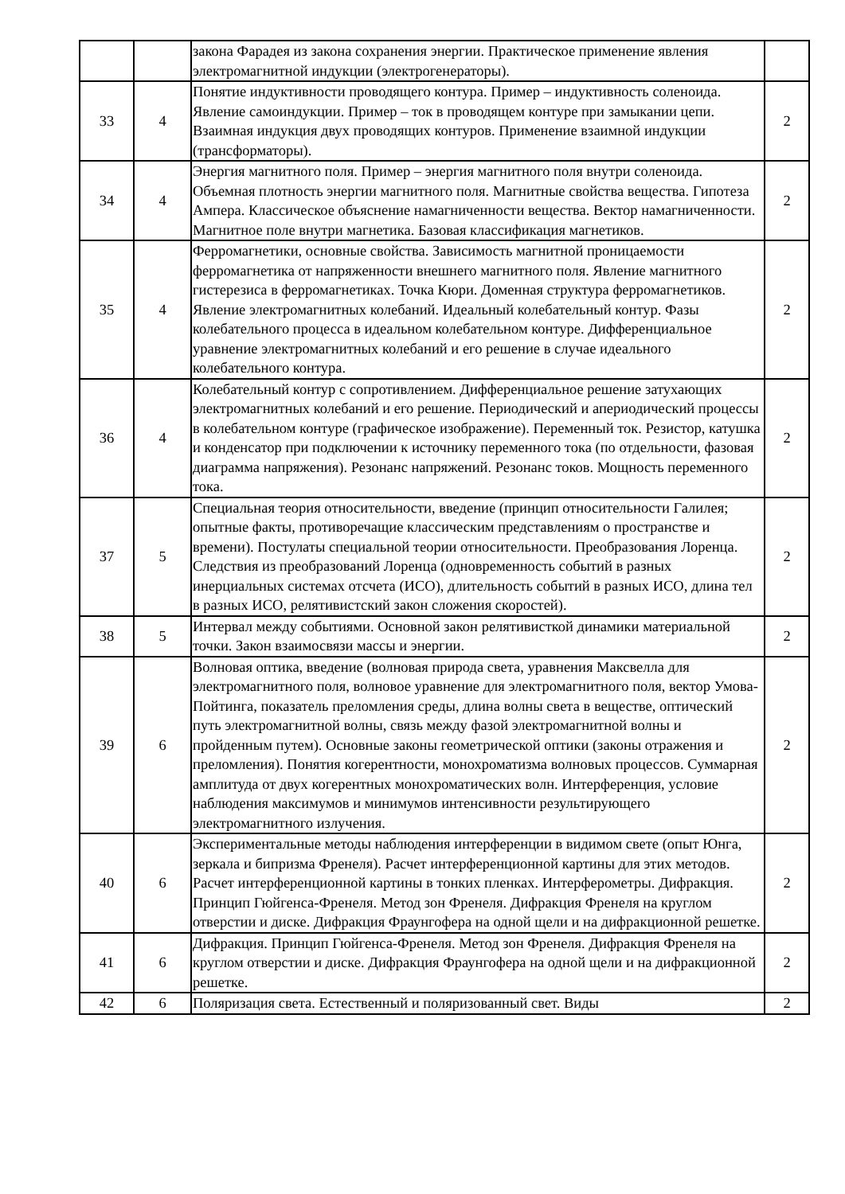| | | закона Фарадея из закона сохранения энергии. Практическое применение явления электромагнитной индукции (электрогенераторы). | |
| 33 | 4 | Понятие индуктивности проводящего контура. Пример – индуктивность соленоида. Явление самоиндукции. Пример – ток в проводящем контуре при замыкании цепи. Взаимная индукция двух проводящих контуров. Применение взаимной индукции (трансформаторы). | 2 |
| 34 | 4 | Энергия магнитного поля. Пример – энергия магнитного поля внутри соленоида. Объемная плотность энергии магнитного поля. Магнитные свойства вещества. Гипотеза Ампера. Классическое объяснение намагниченности вещества. Вектор намагниченности. Магнитное поле внутри магнетика. Базовая классификация магнетиков. | 2 |
| 35 | 4 | Ферромагнетики, основные свойства. Зависимость магнитной проницаемости ферромагнетика от напряженности внешнего магнитного поля. Явление магнитного гистерезиса в ферромагнетиках. Точка Кюри. Доменная структура ферромагнетиков. Явление электромагнитных колебаний. Идеальный колебательный контур. Фазы колебательного процесса в идеальном колебательном контуре. Дифференциальное уравнение электромагнитных колебаний и его решение в случае идеального колебательного контура. | 2 |
| 36 | 4 | Колебательный контур с сопротивлением. Дифференциальное решение затухающих электромагнитных колебаний и его решение. Периодический и апериодический процессы в колебательном контуре (графическое изображение). Переменный ток. Резистор, катушка и конденсатор при подключении к источнику переменного тока (по отдельности, фазовая диаграмма напряжения). Резонанс напряжений. Резонанс токов. Мощность переменного тока. | 2 |
| 37 | 5 | Специальная теория относительности, введение (принцип относительности Галилея; опытные факты, противоречащие классическим представлениям о пространстве и времени). Постулаты специальной теории относительности. Преобразования Лоренца. Следствия из преобразований Лоренца (одновременность событий в разных инерциальных системах отсчета (ИСО), длительность событий в разных ИСО, длина тел в разных ИСО, релятивистский закон сложения скоростей). | 2 |
| 38 | 5 | Интервал между событиями. Основной закон релятивисткой динамики материальной точки. Закон взаимосвязи массы и энергии. | 2 |
| 39 | 6 | Волновая оптика, введение (волновая природа света, уравнения Максвелла для электромагнитного поля, волновое уравнение для электромагнитного поля, вектор Умова-Пойтинга, показатель преломления среды, длина волны света в веществе, оптический путь электромагнитной волны, связь между фазой электромагнитной волны и пройденным путем). Основные законы геометрической оптики (законы отражения и преломления). Понятия когерентности, монохроматизма волновых процессов. Суммарная амплитуда от двух когерентных монохроматических волн. Интерференция, условие наблюдения максимумов и минимумов интенсивности результирующего электромагнитного излучения. | 2 |
| 40 | 6 | Экспериментальные методы наблюдения интерференции в видимом свете (опыт Юнга, зеркала и бипризма Френеля). Расчет интерференционной картины для этих методов. Расчет интерференционной картины в тонких пленках. Интерферометры. Дифракция. Принцип Гюйгенса-Френеля. Метод зон Френеля. Дифракция Френеля на круглом отверстии и диске. Дифракция Фраунгофера на одной щели и на дифракционной решетке. | 2 |
| 41 | 6 | Дифракция. Принцип Гюйгенса-Френеля. Метод зон Френеля. Дифракция Френеля на круглом отверстии и диске. Дифракция Фраунгофера на одной щели и на дифракционной решетке. | 2 |
| 42 | 6 | Поляризация света. Естественный и поляризованный свет. Виды | 2 |